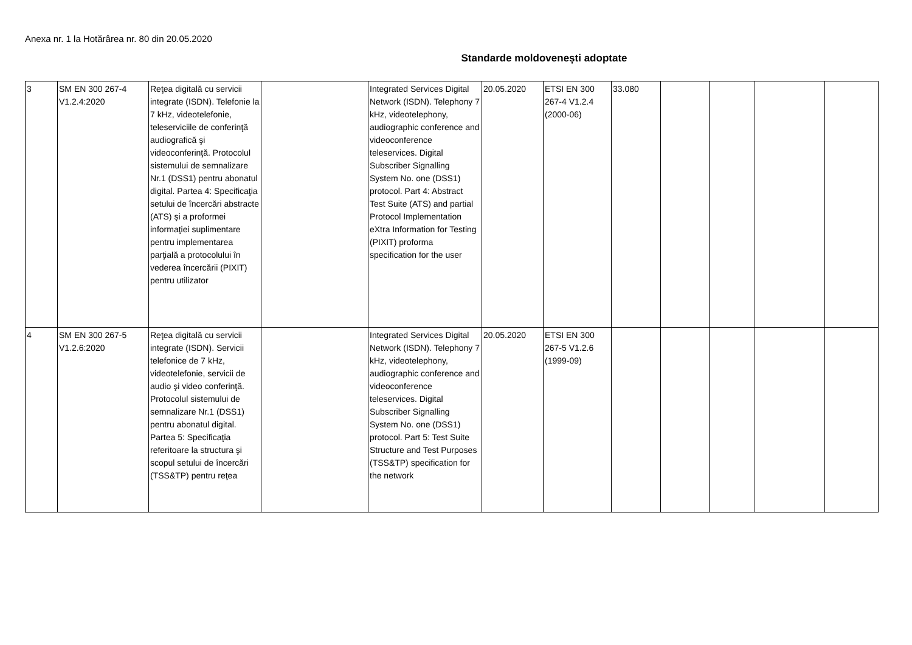Anexa nr. 1 la Hotărârea nr. 80 din 20.05.2020
Standarde moldovenești adoptate
| 3 | SM EN 300 267-4 V1.2.4:2020 | Reţea digitală cu servicii integrate (ISDN). Telefonie la 7 kHz, videotelefonie, teleserviciile de conferinţă audiografică şi videoconferinţă. Protocolul sistemului de semnalizare Nr.1 (DSS1) pentru abonatul digital. Partea 4: Specificaţia setului de încercări abstracte (ATS) şi a proformei informaţiei suplimentare pentru implementarea parţială a protocolului în vederea încercării (PIXIT) pentru utilizator | | Integrated Services Digital Network (ISDN). Telephony 7 kHz, videotelephony, audiographic conference and videoconference teleservices. Digital Subscriber Signalling System No. one (DSS1) protocol. Part 4: Abstract Test Suite (ATS) and partial Protocol Implementation eXtra Information for Testing (PIXIT) proforma specification for the user | 20.05.2020 | ETSI EN 300 267-4 V1.2.4 (2000-06) | 33.080 | | | | |
| 4 | SM EN 300 267-5 V1.2.6:2020 | Reţea digitală cu servicii integrate (ISDN). Servicii telefonice de 7 kHz, videotelefonie, servicii de audio şi video conferinţă. Protocolul sistemului de semnalizare Nr.1 (DSS1) pentru abonatul digital. Partea 5: Specificaţia referitoare la structura şi scopul setului de încercări (TSS&TP) pentru reţea | | Integrated Services Digital Network (ISDN). Telephony 7 kHz, videotelephony, audiographic conference and videoconference teleservices. Digital Subscriber Signalling System No. one (DSS1) protocol. Part 5: Test Suite Structure and Test Purposes (TSS&TP) specification for the network | 20.05.2020 | ETSI EN 300 267-5 V1.2.6 (1999-09) | | | | | |